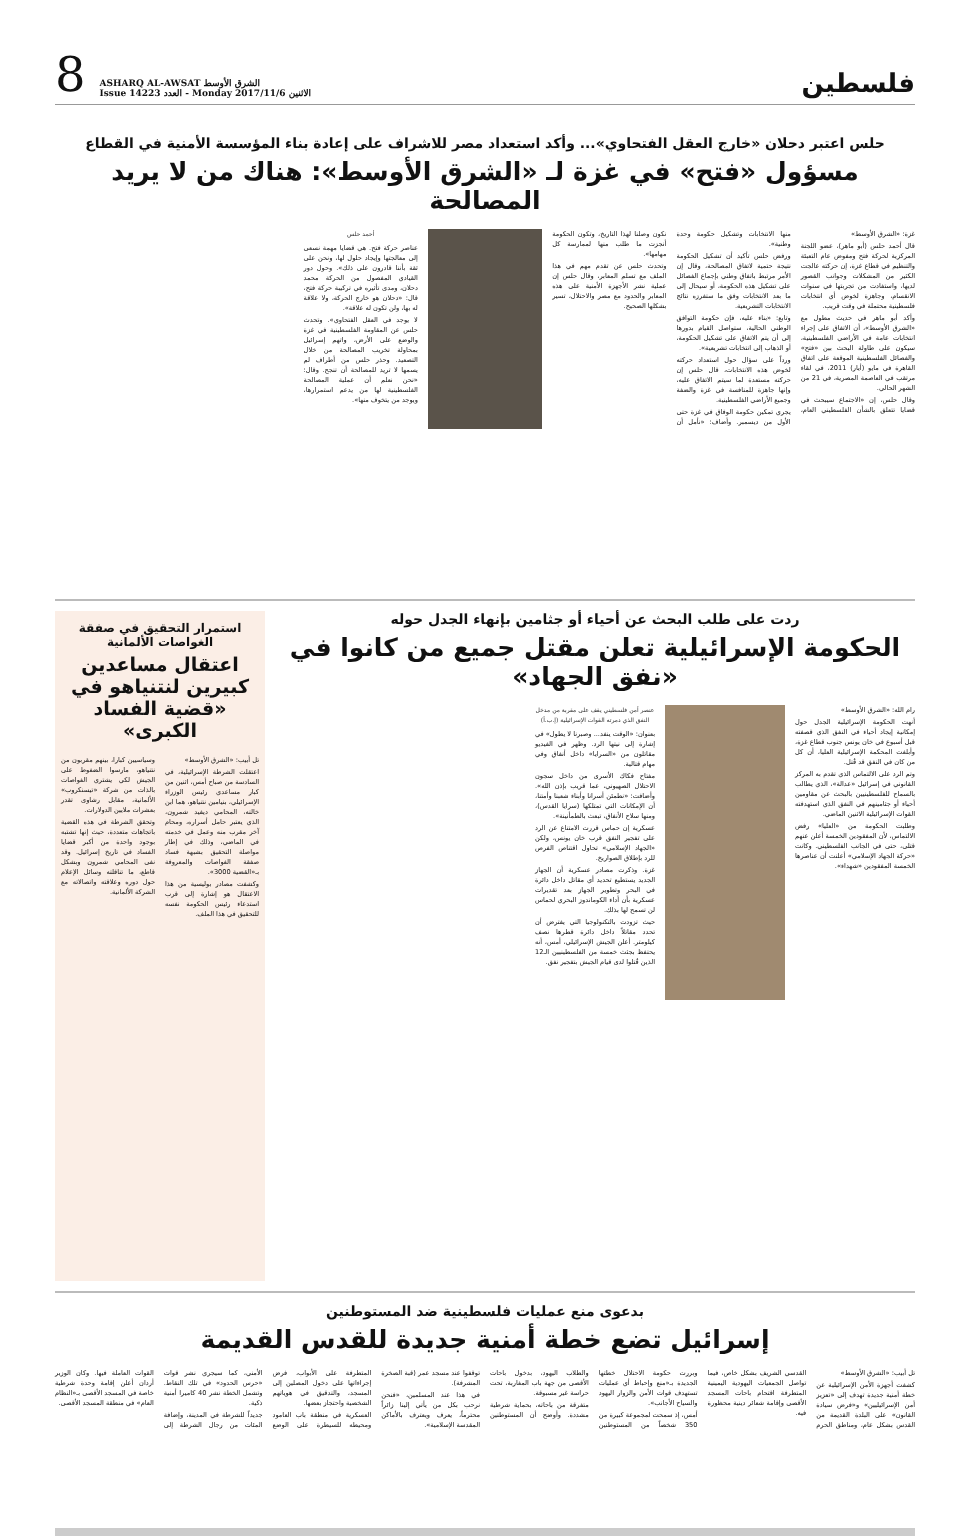8
ASHARQ AL-AWSAT الشرق الأوسط
Issue 14223 العدد - Monday 2017/11/6 الاثنين
فلسطين
حلس اعتبر دحلان «خارج العقل الفتحاوي»... وأكد استعداد مصر للاشراف على إعادة بناء المؤسسة الأمنية في القطاع
مسؤول «فتح» في غزة لـ «الشرق الأوسط»: هناك من لا يريد المصالحة
غزة: «الشرق الأوسط»
قال أحمد حلس (أبو ماهر)، عضو اللجنة المركزية لحركة فتح ومفوض عام التعبئة والتنظيم في قطاع غزة، إن حركته عالجت الكثير من المشكلات وجوانب القصور لديها، واستفادت من تجربتها في سنوات الانقسام، وجاهزة لخوض أي انتخابات فلسطينية محتملة في وقت قريب.
وأكد أبو ماهر في حديث مطول مع «الشرق الأوسط»، أن الاتفاق على إجراء انتخابات عامة في الأراضي الفلسطينية، سيكون على طاولة البحث بين «فتح» والفصائل الفلسطينية الموقعة على اتفاق القاهرة في مايو (أيار) 2011، في لقاء مرتقب في العاصمة المصرية، في 21 من الشهر الحالي.
وقال حلس، إن «الاجتماع سيبحث في قضايا تتعلق بالشأن الفلسطيني العام، منها الانتخابات وتشكيل حكومة وحدة وطنية».
ورفض حلس تأكيد أن تشكيل الحكومة نتيجة حتمية لاتفاق المصالحة، وقال إن الأمر مرتبط باتفاق وطني بإجماع الفصائل على تشكيل هذه الحكومة، أو سيحال إلى ما بعد الانتخابات وفق ما ستفرزه نتائج الانتخابات التشريعية.
وتابع: «بناء عليه، فإن حكومة التوافق الوطني الحالية، ستواصل القيام بدورها إلى أن يتم الاتفاق على تشكيل الحكومة، أو الذهاب إلى انتخابات تشريعية».
ورداً على سؤال حول استعداد حركته لخوض هذه الانتخابات، قال حلس إن حركته مستعدة لما سيتم الاتفاق عليه، وإنها جاهزة للمنافسة في غزة والضفة وجميع الأراضي الفلسطينية.
يجري تمكين حكومة الوفاق في غزة حتى الأول من ديسمبر. وأضاف: «نأمل أن نكون وصلنا لهذا التاريخ، وتكون الحكومة أنجزت ما طلب منها لممارسة كل مهامها».
وتحدث حلس عن تقدم مهم في هذا الملف مع تسلم المعابر، وقال حلس إن عملية نشر الأجهزة الأمنية على هذه المعابر والحدود مع مصر والاحتلال، تسير بشكلها الصحيح.
أحمد حلس
عناصر حركة فتح. هي قضايا مهمة نسعى إلى معالجتها وإيجاد حلول لها، ونحن على ثقة بأننا قادرون على ذلك». وحول دور القيادي المفصول من الحركة محمد دحلان، ومدى تأثيره في تركيبة حركة فتح، قال: «دحلان هو خارج الحركة، ولا علاقة له بها، ولن تكون له علاقة».
لا يوجد في العقل الفتحاوي». وتحدث حلس عن المقاومة الفلسطينية في غزة والوضع على الأرض، واتهم إسرائيل بمحاولة تخريب المصالحة من خلال التصعيد. وحذر حلس من أطراف لم يسمها لا تريد للمصالحة أن تنجح. وقال: «نحن نعلم أن عملية المصالحة الفلسطينية لها من يدعم استمرارها، ويوجد من يتخوف منها».
ردت على طلب البحث عن أحياء أو جثامين بإنهاء الجدل حوله
الحكومة الإسرائيلية تعلن مقتل جميع من كانوا في «نفق الجهاد»
رام الله: «الشرق الأوسط»
أنهت الحكومة الإسرائيلية الجدل حول إمكانية إيجاد أحياء في النفق الذي قصفته قبل أسبوع في خان يونس جنوب قطاع غزة، وأبلغت المحكمة الإسرائيلية العليا، أن كل من كان في النفق قد قُتل.
وتم الرد على الالتماس الذي تقدم به المركز القانوني في إسرائيل «عدالة»، الذي يطالب بالسماح للفلسطينيين بالبحث عن مقاومين أحياء أو جثامينهم في النفق الذي استهدفته القوات الإسرائيلية الاثنين الماضي.
وطلبت الحكومة من «العليا» رفض الالتماس، لأن المفقودين الخمسة أعلن عنهم قتلى، حتى في الجانب الفلسطيني. وكانت «حركة الجهاد الإسلامي» أعلنت أن عناصرها الخمسة المفقودين «شهداء».
عنصر أمن فلسطيني يقف على مقربة من مدخل النفق الذي دمرته القوات الإسرائيلية (إ.ب.أ)
بعنوان: «الوقت ينفد... وصبرنا لا يطول» في إشارة إلى نيتها الرد. وظهر في الفيديو مقاتلون من «السرايا» داخل أنفاق وفي مهام قتالية.
مفتاح فكاك الأسرى من داخل سجون الاحتلال الصهيوني، عما قريب بإذن الله». وأضافت: «نطمئن أسرانا وأبناء شعبنا وأمتنا، أن الإمكانات التي تمتلكها (سرايا القدس)، ومنها سلاح الأنفاق، تبعث بالطمأنينة».
عسكرية إن حماس قررت الامتناع عن الرد على تفجير النفق قرب خان يونس، ولكن «الجهاد الإسلامي» تحاول اقتناص الفرص للرد بإطلاق الصواريخ.
غزة. وذكرت مصادر عسكرية أن الجهاز الجديد يستطيع تحديد أي مقاتل داخل دائرة في البحر وتطوير الجهاز بعد تقديرات عسكرية بأن أداء الكوماندوز البحري لحماس لن تسمح لها بذلك.
حيث تزودت بالتكنولوجيا التي يفترض أن تحدد مقاتلاً داخل دائرة قطرها نصف كيلومتر. أعلن الجيش الإسرائيلي، أمس، أنه يحتفظ بجثث خمسة من الفلسطينيين الـ12 الذين قُتلوا لدى قيام الجيش بتفجير نفق.
استمرار التحقيق في صفقة الغواصات الألمانية
اعتقال مساعدين كبيرين لنتنياهو في «قضية الفساد الكبرى»
تل أبيب: «الشرق الأوسط»
اعتقلت الشرطة الإسرائيلية، في السادسة من صباح أمس، اثنين من كبار مساعدي رئيس الوزراء الإسرائيلي، بنيامين نتنياهو، هما ابن خالته، المحامي ديفيد شمرون، الذي يعتبر حامل أسراره، ومحام آخر مقرب منه وعمل في خدمته في الماضي، وذلك في إطار مواصلة التحقيق بشبهة فساد صفقة الغواصات والمعروفة بـ«القضية 3000».
وكشفت مصادر بوليسية من هذا الاعتقال هو إشارة إلى قرب استدعاء رئيس الحكومة نفسه للتحقيق في هذا الملف.
وسياسيين كبارا، بينهم مقربون من نتنياهو، مارسوا الضغوط على الجيش لكي يشتري الغواصات بالذات من شركة «تيسنكروب» الألمانية، مقابل رشاوى تقدر بعشرات ملايين الدولارات.
وتحقق الشرطة في هذه القضية باتجاهات متعددة، حيث إنها تشتبه بوجود واحدة من أكبر قضايا الفساد في تاريخ إسرائيل. وقد نفى المحامي شمرون وبشكل قاطع، ما تناقلته وسائل الإعلام حول دوره وعلاقته واتصالاته مع الشركة الألمانية.
بدعوى منع عمليات فلسطينية ضد المستوطنين
إسرائيل تضع خطة أمنية جديدة للقدس القديمة
تل أبيب: «الشرق الأوسط»
كشفت أجهزة الأمن الإسرائيلية عن خطة أمنية جديدة تهدف إلى «تعزيز أمن الإسرائيليين» و«فرض سيادة القانون» على البلدة القديمة من القدس بشكل عام، ومناطق الحرم القدسي الشريف بشكل خاص، فيما تواصل الجمعيات اليهودية اليمينية المتطرفة اقتحام باحات المسجد الأقصى وإقامة شعائر دينية محظورة فيه.
وبررت حكومة الاحتلال خطتها الجديدة بـ«منع وإحباط أي عمليات تستهدف قوات الأمن والزوار اليهود والسياح الأجانب».
أمس، إذ سمحت لمجموعة كبيرة من 350 شخصاً من المستوطنين والطلاب اليهود، بدخول باحات الأقصى من جهة باب المغاربة، تحت حراسة غير مسبوقة.
متفرقة من باحاته، بحماية شرطية مشددة. وأوضح أن المستوطنين توقفوا عند مسجد عمر (قبة الصخرة المشرفة).
في هذا عند المسلمين، «فنحن نرحب بكل من يأتي إلينا زائراً محترماً، يعرف ويعترف بالأماكن المقدسة الإسلامية».
المتطرفة على الأبواب، فرض إجراءاتها على دخول المصلين إلى المسجد، والتدقيق في هوياتهم الشخصية واحتجاز بعضها.
العسكرية في منطقة باب العامود ومحيطه للسيطرة على الوضع الأمني، كما سيجري نشر قوات «حرس الحدود» في تلك النقاط. وتشمل الخطة نشر 40 كاميرا أمنية ذكية.
جديداً للشرطة في المدينة، وإضافة المئات من رجال الشرطة إلى القوات العاملة فيها. وكان الوزير أردان أعلن إقامة وحدة شرطية خاصة في المسجد الأقصى بـ«النظام العام» في منطقة المسجد الأقصى.